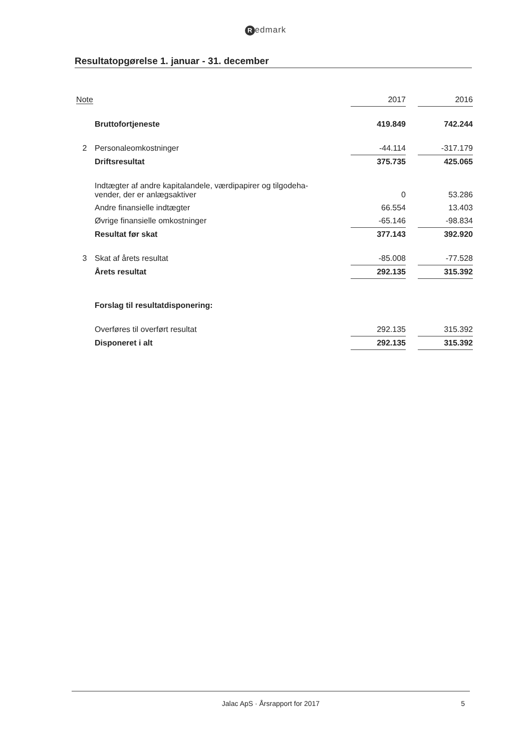Redmark
Resultatopgørelse 1. januar - 31. december
| Note | | 2017 | | 2016 |
| --- | --- | --- | --- | --- |
| | Bruttofortjeneste | 419.849 | | 742.244 |
| 2 | Personaleomkostninger | -44.114 | | -317.179 |
| | Driftsresultat | 375.735 | | 425.065 |
| | Indtægter af andre kapitalandele, værdipapirer og tilgodeha- vender, der er anlægsaktiver | 0 | | 53.286 |
| | Andre finansielle indtægter | 66.554 | | 13.403 |
| | Øvrige finansielle omkostninger | -65.146 | | -98.834 |
| | Resultat før skat | 377.143 | | 392.920 |
| 3 | Skat af årets resultat | -85.008 | | -77.528 |
| | Årets resultat | 292.135 | | 315.392 |
| | Forslag til resultatdisponering: | | | |
| | Overføres til overført resultat | 292.135 | | 315.392 |
| | Disponeret i alt | 292.135 | | 315.392 |
Jalac ApS · Årsrapport for 2017 5